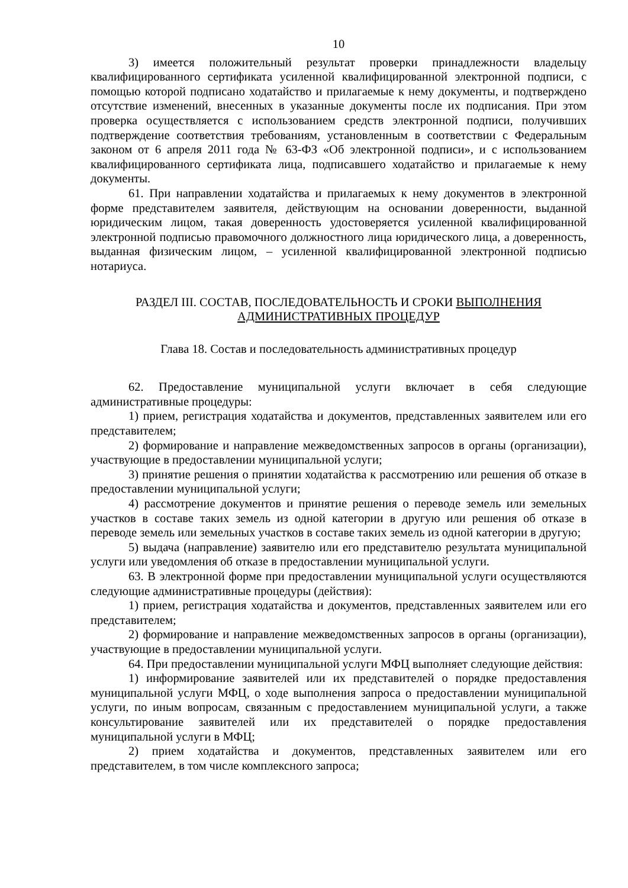10
3) имеется положительный результат проверки принадлежности владельцу квалифицированного сертификата усиленной квалифицированной электронной подписи, с помощью которой подписано ходатайство и прилагаемые к нему документы, и подтверждено отсутствие изменений, внесенных в указанные документы после их подписания. При этом проверка осуществляется с использованием средств электронной подписи, получивших подтверждение соответствия требованиям, установленным в соответствии с Федеральным законом от 6 апреля 2011 года № 63-ФЗ «Об электронной подписи», и с использованием квалифицированного сертификата лица, подписавшего ходатайство и прилагаемые к нему документы.
61. При направлении ходатайства и прилагаемых к нему документов в электронной форме представителем заявителя, действующим на основании доверенности, выданной юридическим лицом, такая доверенность удостоверяется усиленной квалифицированной электронной подписью правомочного должностного лица юридического лица, а доверенность, выданная физическим лицом, – усиленной квалифицированной электронной подписью нотариуса.
РАЗДЕЛ III. СОСТАВ, ПОСЛЕДОВАТЕЛЬНОСТЬ И СРОКИ ВЫПОЛНЕНИЯ
АДМИНИСТРАТИВНЫХ ПРОЦЕДУР
Глава 18. Состав и последовательность административных процедур
62. Предоставление муниципальной услуги включает в себя следующие административные процедуры:
1) прием, регистрация ходатайства и документов, представленных заявителем или его представителем;
2) формирование и направление межведомственных запросов в органы (организации), участвующие в предоставлении муниципальной услуги;
3) принятие решения о принятии ходатайства к рассмотрению или решения об отказе в предоставлении муниципальной услуги;
4) рассмотрение документов и принятие решения о переводе земель или земельных участков в составе таких земель из одной категории в другую или решения об отказе в переводе земель или земельных участков в составе таких земель из одной категории в другую;
5) выдача (направление) заявителю или его представителю результата муниципальной услуги или уведомления об отказе в предоставлении муниципальной услуги.
63. В электронной форме при предоставлении муниципальной услуги осуществляются следующие административные процедуры (действия):
1) прием, регистрация ходатайства и документов, представленных заявителем или его представителем;
2) формирование и направление межведомственных запросов в органы (организации), участвующие в предоставлении муниципальной услуги.
64. При предоставлении муниципальной услуги МФЦ выполняет следующие действия:
1) информирование заявителей или их представителей о порядке предоставления муниципальной услуги МФЦ, о ходе выполнения запроса о предоставлении муниципальной услуги, по иным вопросам, связанным с предоставлением муниципальной услуги, а также консультирование заявителей или их представителей о порядке предоставления муниципальной услуги в МФЦ;
2) прием ходатайства и документов, представленных заявителем или его представителем, в том числе комплексного запроса;